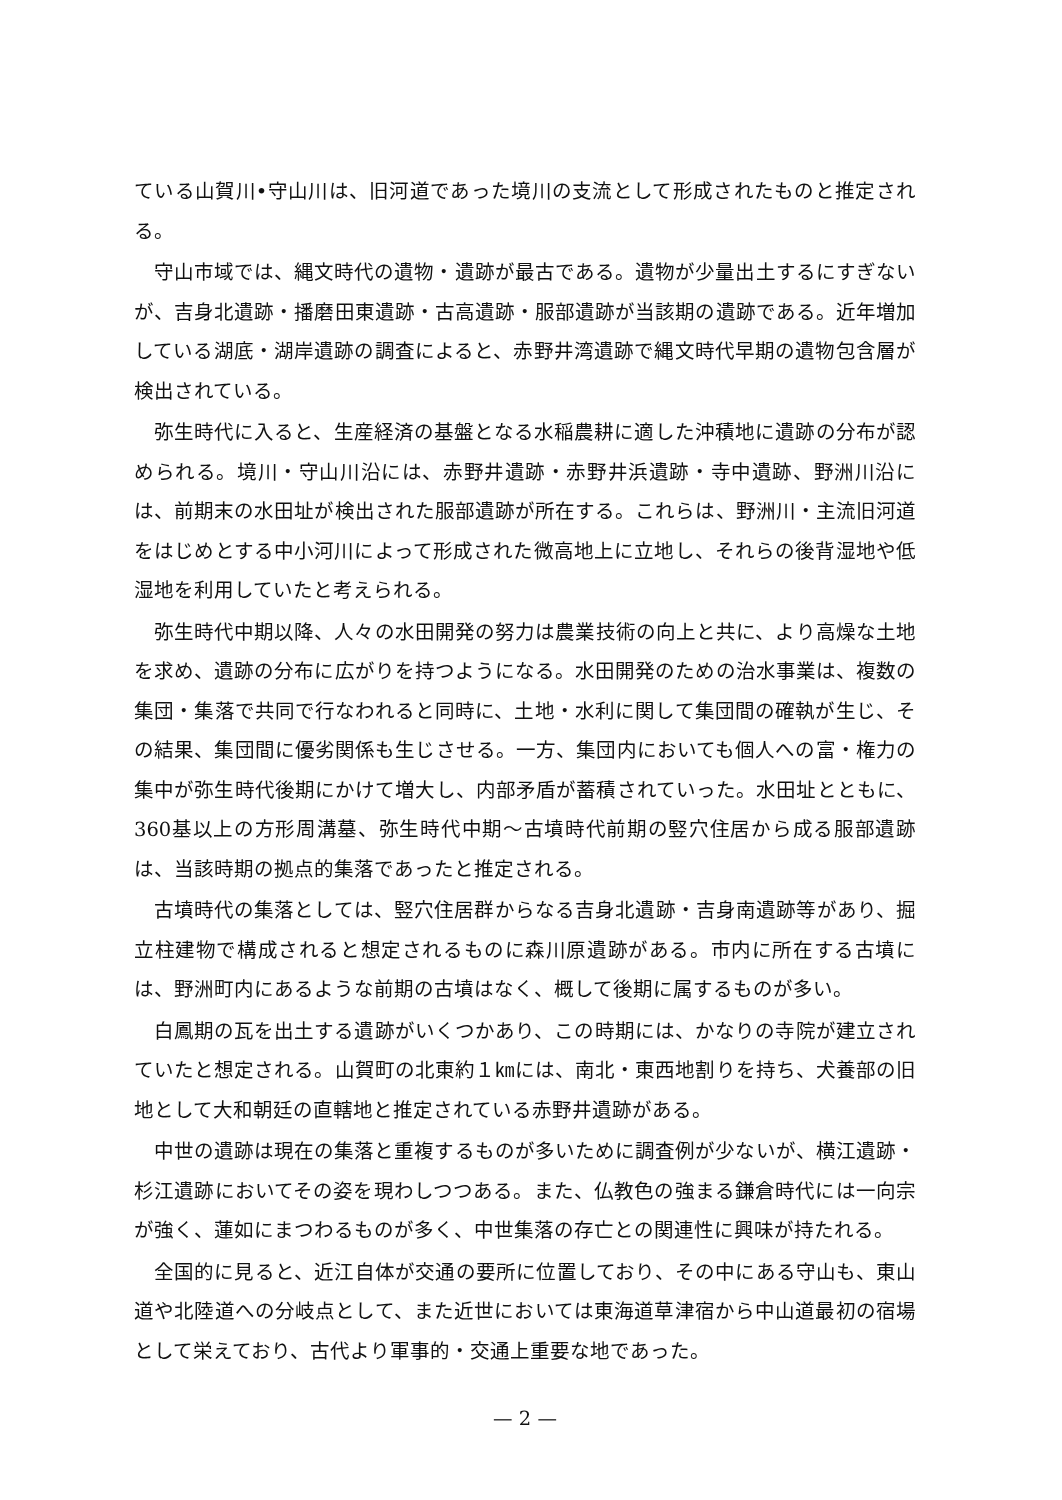ている山賀川•守山川は、旧河道であった境川の支流として形成されたものと推定される。
守山市域では、縄文時代の遺物・遺跡が最古である。遺物が少量出土するにすぎないが、吉身北遺跡・播磨田東遺跡・古高遺跡・服部遺跡が当該期の遺跡である。近年増加している湖底・湖岸遺跡の調査によると、赤野井湾遺跡で縄文時代早期の遺物包含層が検出されている。
弥生時代に入ると、生産経済の基盤となる水稲農耕に適した沖積地に遺跡の分布が認められる。境川・守山川沿には、赤野井遺跡・赤野井浜遺跡・寺中遺跡、野洲川沿には、前期末の水田址が検出された服部遺跡が所在する。これらは、野洲川・主流旧河道をはじめとする中小河川によって形成された微高地上に立地し、それらの後背湿地や低湿地を利用していたと考えられる。
弥生時代中期以降、人々の水田開発の努力は農業技術の向上と共に、より高燥な土地を求め、遺跡の分布に広がりを持つようになる。水田開発のための治水事業は、複数の集団・集落で共同で行なわれると同時に、土地・水利に関して集団間の確執が生じ、その結果、集団間に優劣関係も生じさせる。一方、集団内においても個人への富・権力の集中が弥生時代後期にかけて増大し、内部矛盾が蓄積されていった。水田址とともに、360基以上の方形周溝墓、弥生時代中期〜古墳時代前期の竪穴住居から成る服部遺跡は、当該時期の拠点的集落であったと推定される。
古墳時代の集落としては、竪穴住居群からなる吉身北遺跡・吉身南遺跡等があり、掘立柱建物で構成されると想定されるものに森川原遺跡がある。市内に所在する古墳には、野洲町内にあるような前期の古墳はなく、概して後期に属するものが多い。
白鳳期の瓦を出土する遺跡がいくつかあり、この時期には、かなりの寺院が建立されていたと想定される。山賀町の北東約１㎞には、南北・東西地割りを持ち、犬養部の旧地として大和朝廷の直轄地と推定されている赤野井遺跡がある。
中世の遺跡は現在の集落と重複するものが多いために調査例が少ないが、横江遺跡・杉江遺跡においてその姿を現わしつつある。また、仏教色の強まる鎌倉時代には一向宗が強く、蓮如にまつわるものが多く、中世集落の存亡との関連性に興味が持たれる。
全国的に見ると、近江自体が交通の要所に位置しており、その中にある守山も、東山道や北陸道への分岐点として、また近世においては東海道草津宿から中山道最初の宿場として栄えており、古代より軍事的・交通上重要な地であった。
— 2 —